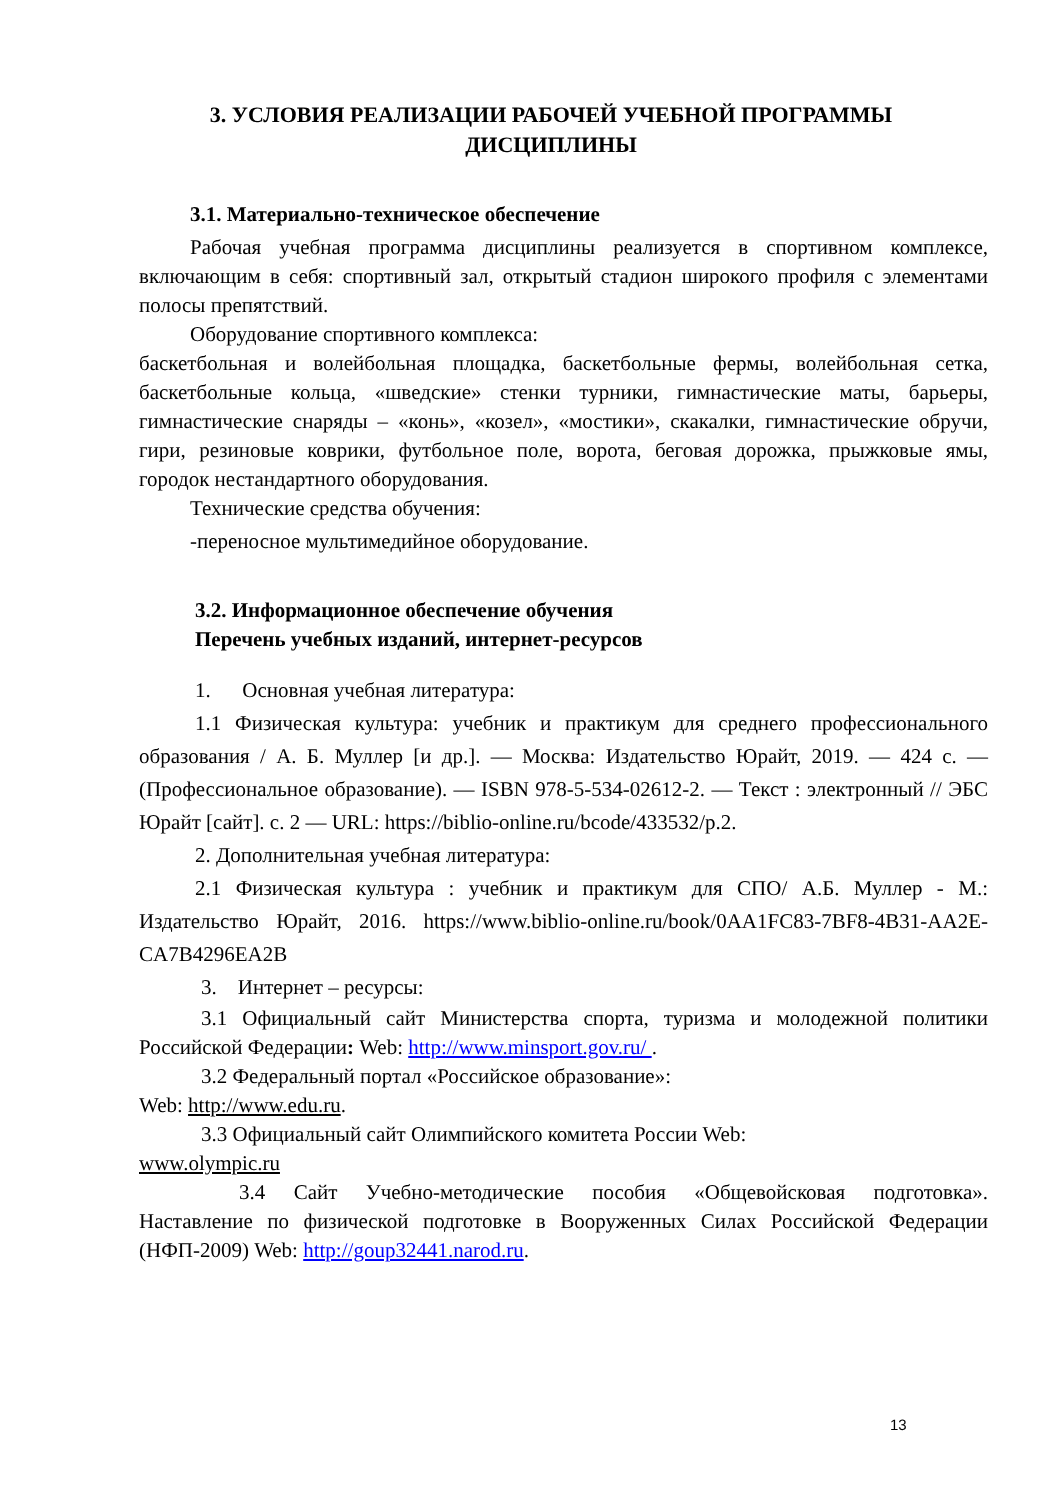3. УСЛОВИЯ РЕАЛИЗАЦИИ РАБОЧЕЙ УЧЕБНОЙ ПРОГРАММЫ
ДИСЦИПЛИНЫ
3.1. Материально-техническое обеспечение
Рабочая учебная программа дисциплины реализуется в спортивном комплексе, включающим в себя: спортивный зал, открытый стадион широкого профиля с элементами полосы препятствий.
Оборудование спортивного комплекса:
баскетбольная и волейбольная площадка, баскетбольные фермы, волейбольная сетка, баскетбольные кольца, «шведские» стенки турники, гимнастические маты, барьеры, гимнастические снаряды – «конь», «козел», «мостики», скакалки, гимнастические обручи, гири, резиновые коврики, футбольное поле, ворота, беговая дорожка, прыжковые ямы, городок нестандартного оборудования.
Технические средства обучения:
-переносное мультимедийное оборудование.
3.2. Информационное обеспечение обучения
Перечень учебных изданий, интернет-ресурсов
1. Основная учебная литература:
1.1 Физическая культура: учебник и практикум для среднего профессионального образования / А. Б. Муллер [и др.]. — Москва: Издательство Юрайт, 2019. — 424 с. — (Профессиональное образование). — ISBN 978-5-534-02612-2. — Текст : электронный // ЭБС Юрайт [сайт]. с. 2 — URL: https://biblio-online.ru/bcode/433532/p.2.
2. Дополнительная учебная литература:
2.1 Физическая культура : учебник и практикум для СПО/ А.Б. Муллер - М.: Издательство Юрайт, 2016. https://www.biblio-online.ru/book/0AA1FC83-7BF8-4B31-AA2E-CA7B4296EA2B
3. Интернет – ресурсы:
3.1 Официальный сайт Министерства спорта, туризма и молодежной политики Российской Федерации: Web: http://www.minsport.gov.ru/ .
3.2 Федеральный портал «Российское образование»:
Web: http://www.edu.ru.
3.3 Официальный сайт Олимпийского комитета России Web:
www.olympic.ru
3.4 Сайт Учебно-методические пособия «Общевойсковая подготовка». Наставление по физической подготовке в Вооруженных Силах Российской Федерации (НФП-2009) Web: http://goup32441.narod.ru.
13